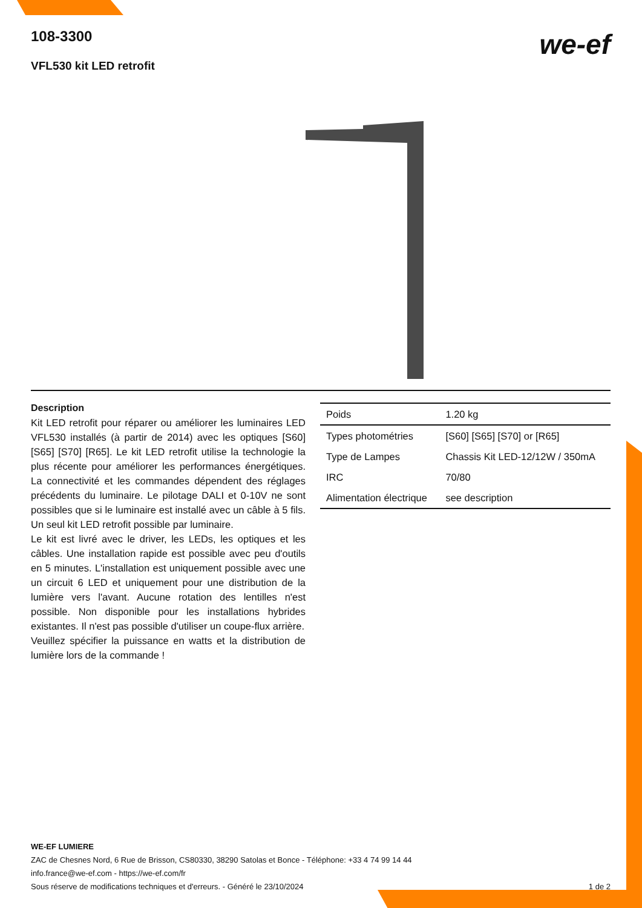108-3300
VFL530 kit LED retrofit
we-ef
Description
Kit LED retrofit pour réparer ou améliorer les luminaires LED VFL530 installés (à partir de 2014) avec les optiques [S60] [S65] [S70] [R65]. Le kit LED retrofit utilise la technologie la plus récente pour améliorer les performances énergétiques. La connectivité et les commandes dépendent des réglages précédents du luminaire. Le pilotage DALI et 0-10V ne sont possibles que si le luminaire est installé avec un câble à 5 fils. Un seul kit LED retrofit possible par luminaire.
Le kit est livré avec le driver, les LEDs, les optiques et les câbles. Une installation rapide est possible avec peu d'outils en 5 minutes. L'installation est uniquement possible avec une un circuit 6 LED et uniquement pour une distribution de la lumière vers l'avant. Aucune rotation des lentilles n'est possible. Non disponible pour les installations hybrides existantes. Il n'est pas possible d'utiliser un coupe-flux arrière.
Veuillez spécifier la puissance en watts et la distribution de lumière lors de la commande !
| Poids | 1.20 kg |
| Types photométries | [S60] [S65] [S70] or [R65] |
| Type de Lampes | Chassis Kit LED-12/12W / 350mA |
| IRC | 70/80 |
| Alimentation électrique | see description |
WE-EF LUMIERE
ZAC de Chesnes Nord, 6 Rue de Brisson, CS80330, 38290 Satolas et Bonce - Téléphone: +33 4 74 99 14 44
info.france@we-ef.com - https://we-ef.com/fr
Sous réserve de modifications techniques et d'erreurs. - Généré le 23/10/2024 1 de 2